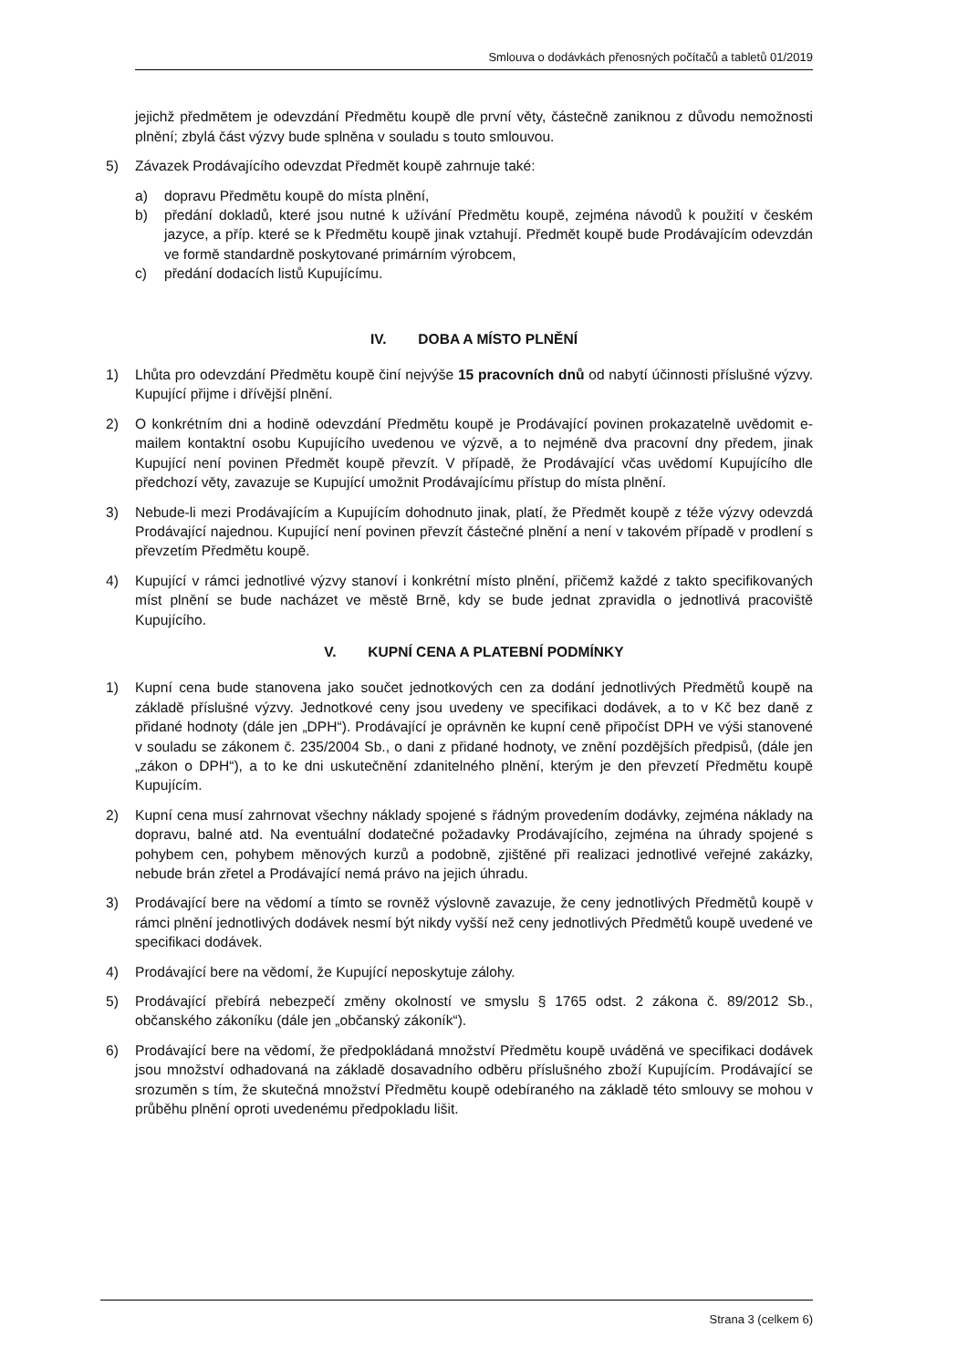Smlouva o dodávkách přenosných počítačů a tabletů 01/2019
jejichž předmětem je odevzdání Předmětu koupě dle první věty, částečně zaniknou z důvodu nemožnosti plnění; zbylá část výzvy bude splněna v souladu s touto smlouvou.
5) Závazek Prodávajícího odevzdat Předmět koupě zahrnuje také:
a) dopravu Předmětu koupě do místa plnění,
b) předání dokladů, které jsou nutné k užívání Předmětu koupě, zejména návodů k použití v českém jazyce, a příp. které se k Předmětu koupě jinak vztahují. Předmět koupě bude Prodávajícím odevzdán ve formě standardně poskytované primárním výrobcem,
c) předání dodacích listů Kupujícímu.
IV. DOBA A MÍSTO PLNĚNÍ
1) Lhůta pro odevzdání Předmětu koupě činí nejvýše 15 pracovních dnů od nabytí účinnosti příslušné výzvy. Kupující přijme i dřívější plnění.
2) O konkrétním dni a hodině odevzdání Předmětu koupě je Prodávající povinen prokazatelně uvědomit e-mailem kontaktní osobu Kupujícího uvedenou ve výzvě, a to nejméně dva pracovní dny předem, jinak Kupující není povinen Předmět koupě převzít. V případě, že Prodávající včas uvědomí Kupujícího dle předchozí věty, zavazuje se Kupující umožnit Prodávajícímu přístup do místa plnění.
3) Nebude-li mezi Prodávajícím a Kupujícím dohodnuto jinak, platí, že Předmět koupě z téže výzvy odevzdá Prodávající najednou. Kupující není povinen převzít částečné plnění a není v takovém případě v prodlení s převzetím Předmětu koupě.
4) Kupující v rámci jednotlivé výzvy stanoví i konkrétní místo plnění, přičemž každé z takto specifikovaných míst plnění se bude nacházet ve městě Brně, kdy se bude jednat zpravidla o jednotlivá pracoviště Kupujícího.
V. KUPNÍ CENA A PLATEBNÍ PODMÍNKY
1) Kupní cena bude stanovena jako součet jednotkových cen za dodání jednotlivých Předmětů koupě na základě příslušné výzvy. Jednotkové ceny jsou uvedeny ve specifikaci dodávek, a to v Kč bez daně z přidané hodnoty (dále jen „DPH“). Prodávající je oprávněn ke kupní ceně připočíst DPH ve výši stanovené v souladu se zákonem č. 235/2004 Sb., o dani z přidané hodnoty, ve znění pozdějších předpisů, (dále jen „zákon o DPH“), a to ke dni uskutečnění zdanitelného plnění, kterým je den převzetí Předmětu koupě Kupujícím.
2) Kupní cena musí zahrnovat všechny náklady spojené s řádným provedením dodávky, zejména náklady na dopravu, balné atd. Na eventuální dodatečné požadavky Prodávajícího, zejména na úhrady spojené s pohybem cen, pohybem měnových kurzů a podobně, zjištěné při realizaci jednotlivé veřejné zakázky, nebude brán zřetel a Prodávající nemá právo na jejich úhradu.
3) Prodávající bere na vědomí a tímto se rovněž výslovně zavazuje, že ceny jednotlivých Předmětů koupě v rámci plnění jednotlivých dodávek nesmí být nikdy vyšší než ceny jednotlivých Předmětů koupě uvedené ve specifikaci dodávek.
4) Prodávající bere na vědomí, že Kupující neposkytuje zálohy.
5) Prodávající přebírá nebezpečí změny okolností ve smyslu § 1765 odst. 2 zákona č. 89/2012 Sb., občanského zákoníku (dále jen „občanský zákoník“).
6) Prodávající bere na vědomí, že předpokládaná množství Předmětu koupě uváděná ve specifikaci dodávek jsou množství odhadovaná na základě dosavadního odběru příslušného zboží Kupujícím. Prodávající se srozuměn s tím, že skutečná množství Předmětu koupě odebíraného na základě této smlouvy se mohou v průběhu plnění oproti uvedenému předpokladu lišit.
Strana 3 (celkem 6)